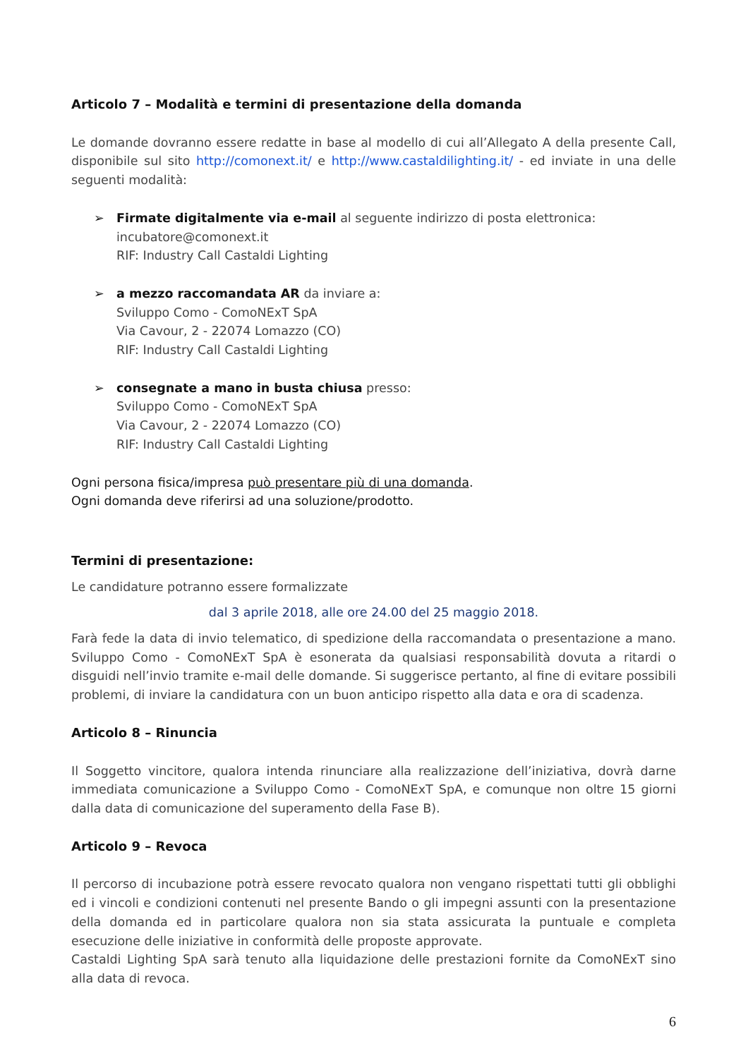Articolo 7 – Modalità e termini di presentazione della domanda
Le domande dovranno essere redatte in base al modello di cui all’Allegato A della presente Call, disponibile sul sito http://comonext.it/ e http://www.castaldilighting.it/ - ed inviate in una delle seguenti modalità:
➢ Firmate digitalmente via e-mail al seguente indirizzo di posta elettronica:
incubatore@comonext.it
RIF: Industry Call Castaldi Lighting
➢ a mezzo raccomandata AR da inviare a:
Sviluppo Como - ComoNExT SpA
Via Cavour, 2 - 22074 Lomazzo (CO)
RIF: Industry Call Castaldi Lighting
➢ consegnate a mano in busta chiusa presso:
Sviluppo Como - ComoNExT SpA
Via Cavour, 2 - 22074 Lomazzo (CO)
RIF: Industry Call Castaldi Lighting
Ogni persona fisica/impresa può presentare più di una domanda.
Ogni domanda deve riferirsi ad una soluzione/prodotto.
Termini di presentazione:
Le candidature potranno essere formalizzate
dal 3 aprile 2018, alle ore 24.00 del 25 maggio 2018.
Farà fede la data di invio telematico, di spedizione della raccomandata o presentazione a mano. Sviluppo Como - ComoNExT SpA è esonerata da qualsiasi responsabilità dovuta a ritardi o disguidi nell’invio tramite e-mail delle domande. Si suggerisce pertanto, al fine di evitare possibili problemi, di inviare la candidatura con un buon anticipo rispetto alla data e ora di scadenza.
Articolo 8 – Rinuncia
Il Soggetto vincitore, qualora intenda rinunciare alla realizzazione dell’iniziativa, dovrà darne immediata comunicazione a Sviluppo Como - ComoNExT SpA, e comunque non oltre 15 giorni dalla data di comunicazione del superamento della Fase B).
Articolo 9 – Revoca
Il percorso di incubazione potrà essere revocato qualora non vengano rispettati tutti gli obblighi ed i vincoli e condizioni contenuti nel presente Bando o gli impegni assunti con la presentazione della domanda ed in particolare qualora non sia stata assicurata la puntuale e completa esecuzione delle iniziative in conformità delle proposte approvate.
Castaldi Lighting SpA sarà tenuto alla liquidazione delle prestazioni fornite da ComoNExT sino alla data di revoca.
6